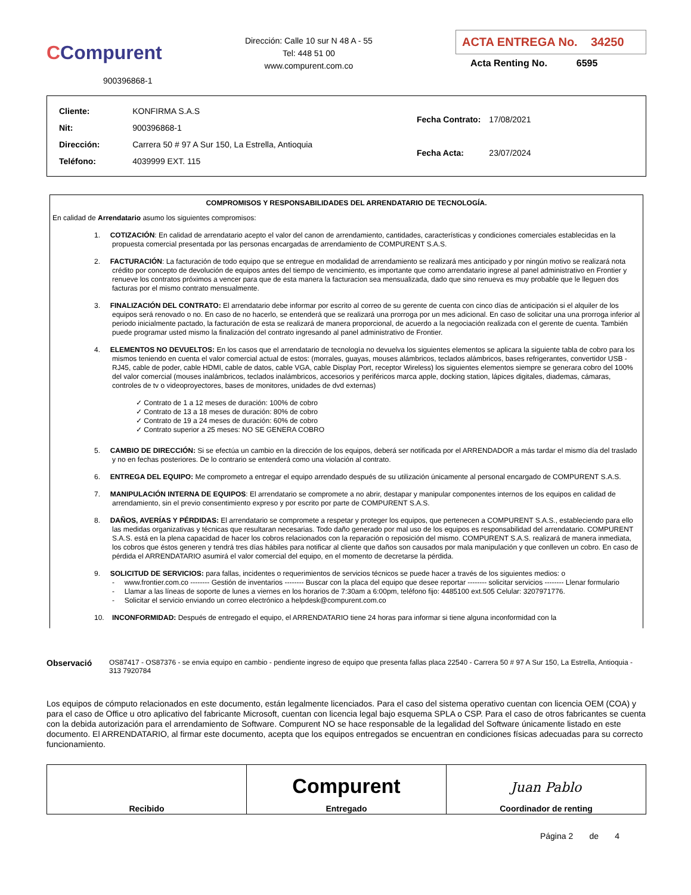CCompurent
900396868-1
Dirección: Calle 10 sur N 48 A - 55
Tel: 448 51 00
www.compurent.com.co
ACTA ENTREGA No. 34250
Acta Renting No. 6595
| Cliente: | KONFIRMA S.A.S |
| Nit: | 900396868-1 |
| Dirección: | Carrera 50 # 97 A Sur 150, La Estrella, Antioquia |
| Teléfono: | 4039999 EXT. 115 |
| Fecha Contrato: | 17/08/2021 |
| Fecha Acta: | 23/07/2024 |
COMPROMISOS Y RESPONSABILIDADES DEL ARRENDATARIO DE TECNOLOGÍA.
En calidad de Arrendatario asumo los siguientes compromisos:
1. COTIZACIÓN: En calidad de arrendatario acepto el valor del canon de arrendamiento, cantidades, características y condiciones comerciales establecidas en la propuesta comercial presentada por las personas encargadas de arrendamiento de COMPURENT S.A.S.
2. FACTURACIÓN: La facturación de todo equipo que se entregue en modalidad de arrendamiento se realizará mes anticipado y por ningún motivo se realizará nota crédito por concepto de devolución de equipos antes del tiempo de vencimiento, es importante que como arrendatario ingrese al panel administrativo en Frontier y renueve los contratos próximos a vencer para que de esta manera la facturacion sea mensualizada, dado que sino renueva es muy probable que le lleguen dos facturas por el mismo contrato mensualmente.
3. FINALIZACIÓN DEL CONTRATO: El arrendatario debe informar por escrito al correo de su gerente de cuenta con cinco días de anticipación si el alquiler de los equipos será renovado o no. En caso de no hacerlo, se entenderá que se realizará una prorroga por un mes adicional. En caso de solicitar una una prorroga inferior al periodo inicialmente pactado, la facturación de esta se realizará de manera proporcional, de acuerdo a la negociación realizada con el gerente de cuenta. También puede programar usted mismo la finalización del contrato ingresando al panel administrativo de Frontier.
4. ELEMENTOS NO DEVUELTOS: En los casos que el arrendatario de tecnología no devuelva los siguientes elementos se aplicara la siguiente tabla de cobro para los mismos teniendo en cuenta el valor comercial actual de estos: (morrales, guayas, mouses alámbricos, teclados alámbricos, bases refrigerantes, convertidor USB - RJ45, cable de poder, cable HDMI, cable de datos, cable VGA, cable Display Port, receptor Wireless) los siguientes elementos siempre se generara cobro del 100% del valor comercial (mouses inalámbricos, teclados inalámbricos, accesorios y periféricos marca apple, docking station, lápices digitales, diademas, cámaras, controles de tv o videoproyectores, bases de monitores, unidades de dvd externas)
✓ Contrato de 1 a 12 meses de duración: 100% de cobro
✓ Contrato de 13 a 18 meses de duración: 80% de cobro
✓ Contrato de 19 a 24 meses de duración: 60% de cobro
✓ Contrato superior a 25 meses: NO SE GENERA COBRO
5. CAMBIO DE DIRECCIÓN: Si se efectúa un cambio en la dirección de los equipos, deberá ser notificada por el ARRENDADOR a más tardar el mismo día del traslado y no en fechas posteriores. De lo contrario se entenderá como una violación al contrato.
6. ENTREGA DEL EQUIPO: Me comprometo a entregar el equipo arrendado después de su utilización únicamente al personal encargado de COMPURENT S.A.S.
7. MANIPULACIÓN INTERNA DE EQUIPOS: El arrendatario se compromete a no abrir, destapar y manipular componentes internos de los equipos en calidad de arrendamiento, sin el previo consentimiento expreso y por escrito por parte de COMPURENT S.A.S.
8. DAÑOS, AVERÍAS Y PÉRDIDAS: El arrendatario se compromete a respetar y proteger los equipos, que pertenecen a COMPURENT S.A.S., estableciendo para ello las medidas organizativas y técnicas que resultaran necesarias. Todo daño generado por mal uso de los equipos es responsabilidad del arrendatario. COMPURENT S.A.S. está en la plena capacidad de hacer los cobros relacionados con la reparación o reposición del mismo. COMPURENT S.A.S. realizará de manera inmediata, los cobros que éstos generen y tendrá tres días hábiles para notificar al cliente que daños son causados por mala manipulación y que conlleven un cobro. En caso de pérdida el ARRENDATARIO asumirá el valor comercial del equipo, en el momento de decretarse la pérdida.
9. SOLICITUD DE SERVICIOS: para fallas, incidentes o requerimientos de servicios técnicos se puede hacer a través de los siguientes medios: o
- www.frontier.com.co -------- Gestión de inventarios -------- Buscar con la placa del equipo que desee reportar -------- solicitar servicios -------- Llenar formulario
- Llamar a las líneas de soporte de lunes a viernes en los horarios de 7:30am a 6:00pm, teléfono fijo: 4485100 ext.505 Celular: 3207971776.
- Solicitar el servicio enviando un correo electrónico a helpdesk@compurent.com.co
10. INCONFORMIDAD: Después de entregado el equipo, el ARRENDATARIO tiene 24 horas para informar si tiene alguna inconformidad con la
Observació
OS87417 - OS87376 - se envia equipo en cambio - pendiente ingreso de equipo que presenta fallas placa 22540 - Carrera 50 # 97 A Sur 150, La Estrella, Antioquia - 313 7920784
Los equipos de cómputo relacionados en este documento, están legalmente licenciados. Para el caso del sistema operativo cuentan con licencia OEM (COA) y para el caso de Office u otro aplicativo del fabricante Microsoft, cuentan con licencia legal bajo esquema SPLA o CSP. Para el caso de otros fabricantes se cuenta con la debida autorización para el arrendamiento de Software. Compurent NO se hace responsable de la legalidad del Software únicamente listado en este documento. El ARRENDATARIO, al firmar este documento, acepta que los equipos entregados se encuentran en condiciones físicas adecuadas para su correcto funcionamiento.
| Recibido | Compurent Entregado | Juan Pablo Coordinador de renting |
Página 2 de 4